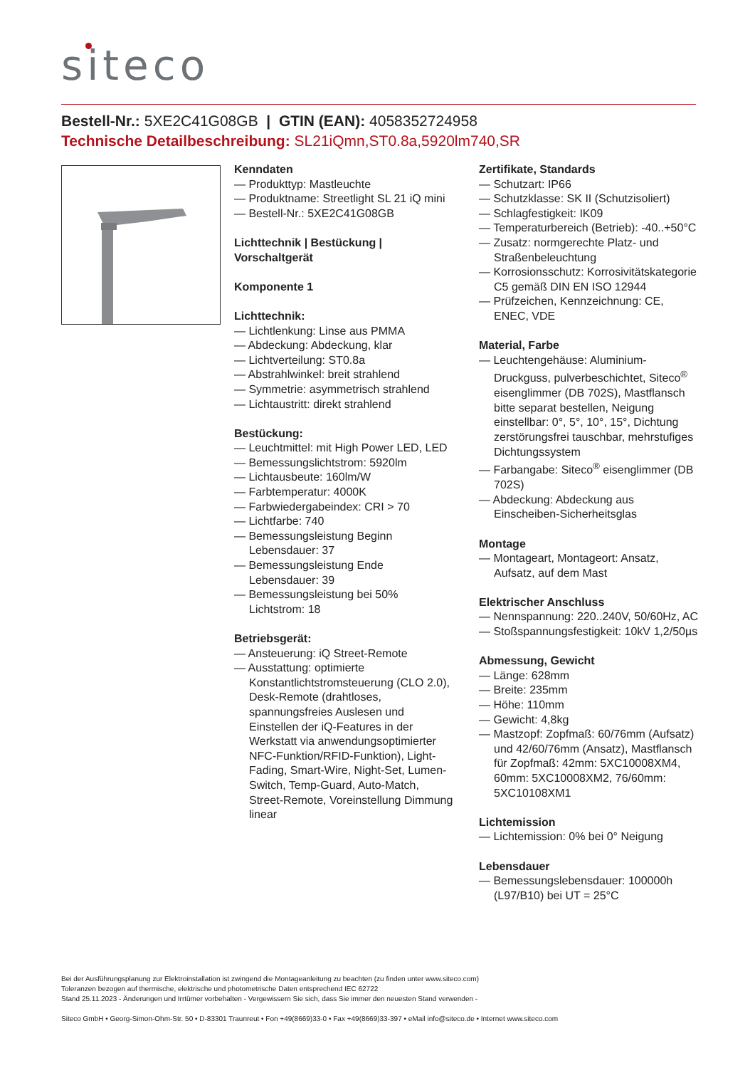siteco
Bestell-Nr.: 5XE2C41G08GB | GTIN (EAN): 4058352724958
Technische Detailbeschreibung: SL21iQmn,ST0.8a,5920lm740,SR
Kenndaten
— Produkttyp: Mastleuchte
— Produktname: Streetlight SL 21 iQ mini
— Bestell-Nr.: 5XE2C41G08GB
Lichttechnik | Bestückung | Vorschaltgerät
Komponente 1
Lichttechnik:
— Lichtlenkung: Linse aus PMMA
— Abdeckung: Abdeckung, klar
— Lichtverteilung: ST0.8a
— Abstrahlwinkel: breit strahlend
— Symmetrie: asymmetrisch strahlend
— Lichtaustritt: direkt strahlend
Bestückung:
— Leuchtmittel: mit High Power LED, LED
— Bemessungslichtstrom: 5920lm
— Lichtausbeute: 160lm/W
— Farbtemperatur: 4000K
— Farbwiedergabeindex: CRI > 70
— Lichtfarbe: 740
— Bemessungsleistung Beginn Lebensdauer: 37
— Bemessungsleistung Ende Lebensdauer: 39
— Bemessungsleistung bei 50% Lichtstrom: 18
Betriebsgerät:
— Ansteuerung: iQ Street-Remote
— Ausstattung: optimierte Konstantlichtstromsteuerung (CLO 2.0), Desk-Remote (drahtloses, spannungsfreies Auslesen und Einstellen der iQ-Features in der Werkstatt via anwendungsoptimierter NFC-Funktion/RFID-Funktion), Light-Fading, Smart-Wire, Night-Set, Lumen-Switch, Temp-Guard, Auto-Match, Street-Remote, Voreinstellung Dimmung linear
Zertifikate, Standards
— Schutzart: IP66
— Schutzklasse: SK II (Schutzisoliert)
— Schlagfestigkeit: IK09
— Temperaturbereich (Betrieb): -40..+50°C
— Zusatz: normgerechte Platz- und Straßenbeleuchtung
— Korrosionsschutz: Korrosivitätskategorie C5 gemäß DIN EN ISO 12944
— Prüfzeichen, Kennzeichnung: CE, ENEC, VDE
Material, Farbe
— Leuchtengehäuse: Aluminium-Druckguss, pulverbeschichtet, Siteco<sup>®</sup> eisenglimmer (DB 702S), Mastflansch bitte separat bestellen, Neigung einstellbar: 0°, 5°, 10°, 15°, Dichtung zerstörungsfrei tauschbar, mehrstufiges Dichtungssystem
— Farbangabe: Siteco<sup>®</sup> eisenglimmer (DB 702S)
— Abdeckung: Abdeckung aus Einscheiben-Sicherheitsglas
Montage
— Montageart, Montageort: Ansatz, Aufsatz, auf dem Mast
Elektrischer Anschluss
— Nennspannung: 220..240V, 50/60Hz, AC
— Stoßspannungsfestigkeit: 10kV 1,2/50µs
Abmessung, Gewicht
— Länge: 628mm
— Breite: 235mm
— Höhe: 110mm
— Gewicht: 4,8kg
— Mastzopf: Zopfmaß: 60/76mm (Aufsatz) und 42/60/76mm (Ansatz), Mastflansch für Zopfmaß: 42mm: 5XC10008XM4, 60mm: 5XC10008XM2, 76/60mm: 5XC10108XM1
Lichtemission
— Lichtemission: 0% bei 0° Neigung
Lebensdauer
— Bemessungslebensdauer: 100000h (L97/B10) bei UT = 25°C
Bei der Ausführungsplanung zur Elektroinstallation ist zwingend die Montageanleitung zu beachten (zu finden unter www.siteco.com)
Toleranzen bezogen auf thermische, elektrische und photometrische Daten entsprechend IEC 62722
Stand 25.11.2023 - Änderungen und Irrtümer vorbehalten - Vergewissern Sie sich, dass Sie immer den neuesten Stand verwenden -
Siteco GmbH • Georg-Simon-Ohm-Str. 50 • D-83301 Traunreut • Fon +49(8669)33-0 • Fax +49(8669)33-397 • eMail info@siteco.de • Internet www.siteco.com